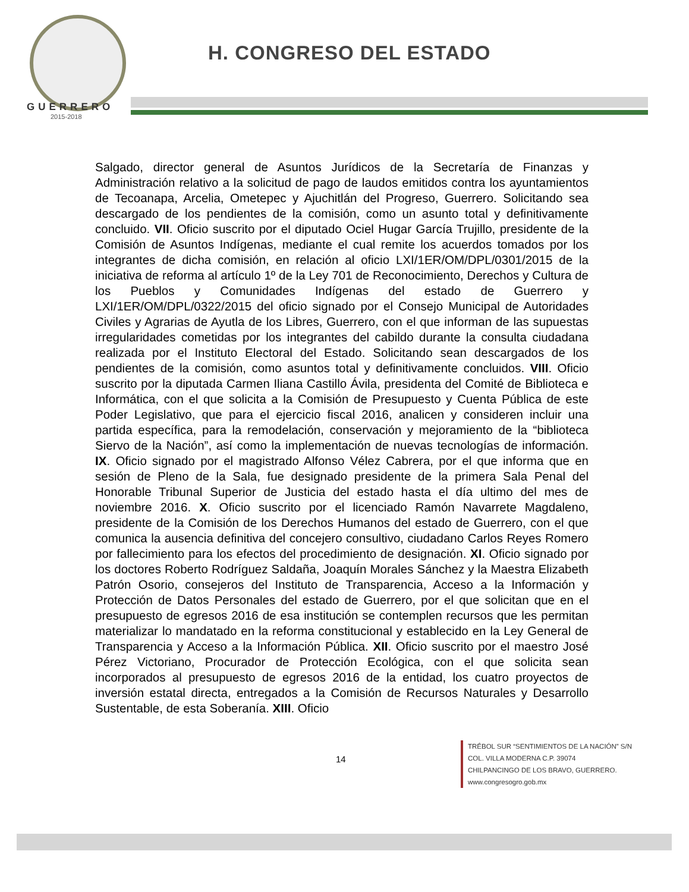GUERRERO
2015-2018
H. CONGRESO DEL ESTADO
Salgado, director general de Asuntos Jurídicos de la Secretaría de Finanzas y Administración relativo a la solicitud de pago de laudos emitidos contra los ayuntamientos de Tecoanapa, Arcelia, Ometepec y Ajuchitlán del Progreso, Guerrero. Solicitando sea descargado de los pendientes de la comisión, como un asunto total y definitivamente concluido. VII. Oficio suscrito por el diputado Ociel Hugar García Trujillo, presidente de la Comisión de Asuntos Indígenas, mediante el cual remite los acuerdos tomados por los integrantes de dicha comisión, en relación al oficio LXI/1ER/OM/DPL/0301/2015 de la iniciativa de reforma al artículo 1º de la Ley 701 de Reconocimiento, Derechos y Cultura de los Pueblos y Comunidades Indígenas del estado de Guerrero y LXI/1ER/OM/DPL/0322/2015 del oficio signado por el Consejo Municipal de Autoridades Civiles y Agrarias de Ayutla de los Libres, Guerrero, con el que informan de las supuestas irregularidades cometidas por los integrantes del cabildo durante la consulta ciudadana realizada por el Instituto Electoral del Estado. Solicitando sean descargados de los pendientes de la comisión, como asuntos total y definitivamente concluidos. VIII. Oficio suscrito por la diputada Carmen Iliana Castillo Ávila, presidenta del Comité de Biblioteca e Informática, con el que solicita a la Comisión de Presupuesto y Cuenta Pública de este Poder Legislativo, que para el ejercicio fiscal 2016, analicen y consideren incluir una partida específica, para la remodelación, conservación y mejoramiento de la “biblioteca Siervo de la Nación”, así como la implementación de nuevas tecnologías de información. IX. Oficio signado por el magistrado Alfonso Vélez Cabrera, por el que informa que en sesión de Pleno de la Sala, fue designado presidente de la primera Sala Penal del Honorable Tribunal Superior de Justicia del estado hasta el día ultimo del mes de noviembre 2016. X. Oficio suscrito por el licenciado Ramón Navarrete Magdaleno, presidente de la Comisión de los Derechos Humanos del estado de Guerrero, con el que comunica la ausencia definitiva del concejero consultivo, ciudadano Carlos Reyes Romero por fallecimiento para los efectos del procedimiento de designación. XI. Oficio signado por los doctores Roberto Rodríguez Saldaña, Joaquín Morales Sánchez y la Maestra Elizabeth Patrón Osorio, consejeros del Instituto de Transparencia, Acceso a la Información y Protección de Datos Personales del estado de Guerrero, por el que solicitan que en el presupuesto de egresos 2016 de esa institución se contemplen recursos que les permitan materializar lo mandatado en la reforma constitucional y establecido en la Ley General de Transparencia y Acceso a la Información Pública. XII. Oficio suscrito por el maestro José Pérez Victoriano, Procurador de Protección Ecológica, con el que solicita sean incorporados al presupuesto de egresos 2016 de la entidad, los cuatro proyectos de inversión estatal directa, entregados a la Comisión de Recursos Naturales y Desarrollo Sustentable, de esta Soberanía. XIII. Oficio
14
TRÉBOL SUR “SENTIMIENTOS DE LA NACIÓN” S/N
COL. VILLA MODERNA C.P. 39074
CHILPANCINGO DE LOS BRAVO, GUERRERO.
www.congresogro.gob.mx